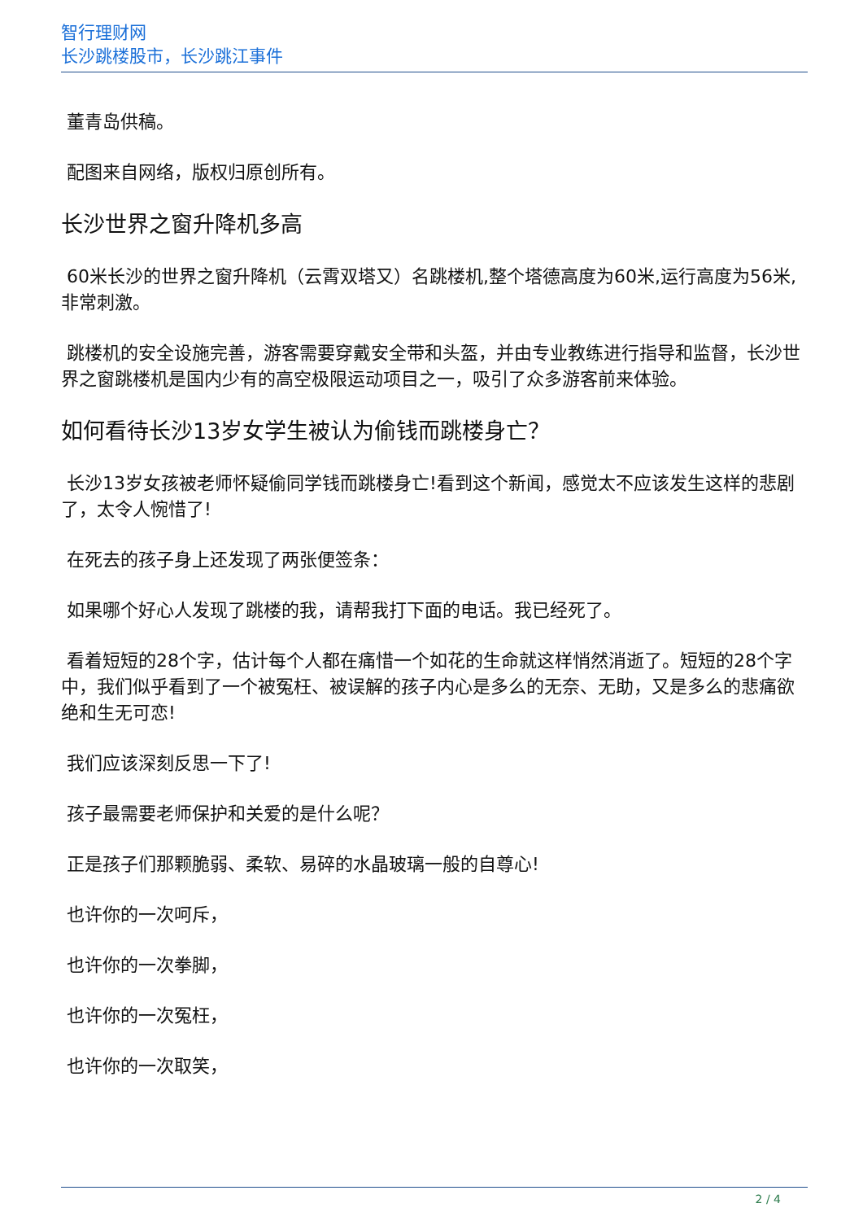智行理财网
长沙跳楼股市，长沙跳江事件
董青岛供稿。
配图来自网络，版权归原创所有。
长沙世界之窗升降机多高
60米长沙的世界之窗升降机（云霄双塔又）名跳楼机,整个塔德高度为60米,运行高度为56米,非常刺激。
跳楼机的安全设施完善，游客需要穿戴安全带和头盔，并由专业教练进行指导和监督，长沙世界之窗跳楼机是国内少有的高空极限运动项目之一，吸引了众多游客前来体验。
如何看待长沙13岁女学生被认为偷钱而跳楼身亡？
长沙13岁女孩被老师怀疑偷同学钱而跳楼身亡!看到这个新闻，感觉太不应该发生这样的悲剧了，太令人惋惜了!
在死去的孩子身上还发现了两张便签条：
如果哪个好心人发现了跳楼的我，请帮我打下面的电话。我已经死了。
看着短短的28个字，估计每个人都在痛惜一个如花的生命就这样悄然消逝了。短短的28个字中，我们似乎看到了一个被冤枉、被误解的孩子内心是多么的无奈、无助，又是多么的悲痛欲绝和生无可恋!
我们应该深刻反思一下了!
孩子最需要老师保护和关爱的是什么呢？
正是孩子们那颗脆弱、柔软、易碎的水晶玻璃一般的自尊心!
也许你的一次呵斥，
也许你的一次拳脚，
也许你的一次冤枉，
也许你的一次取笑，
2 / 4